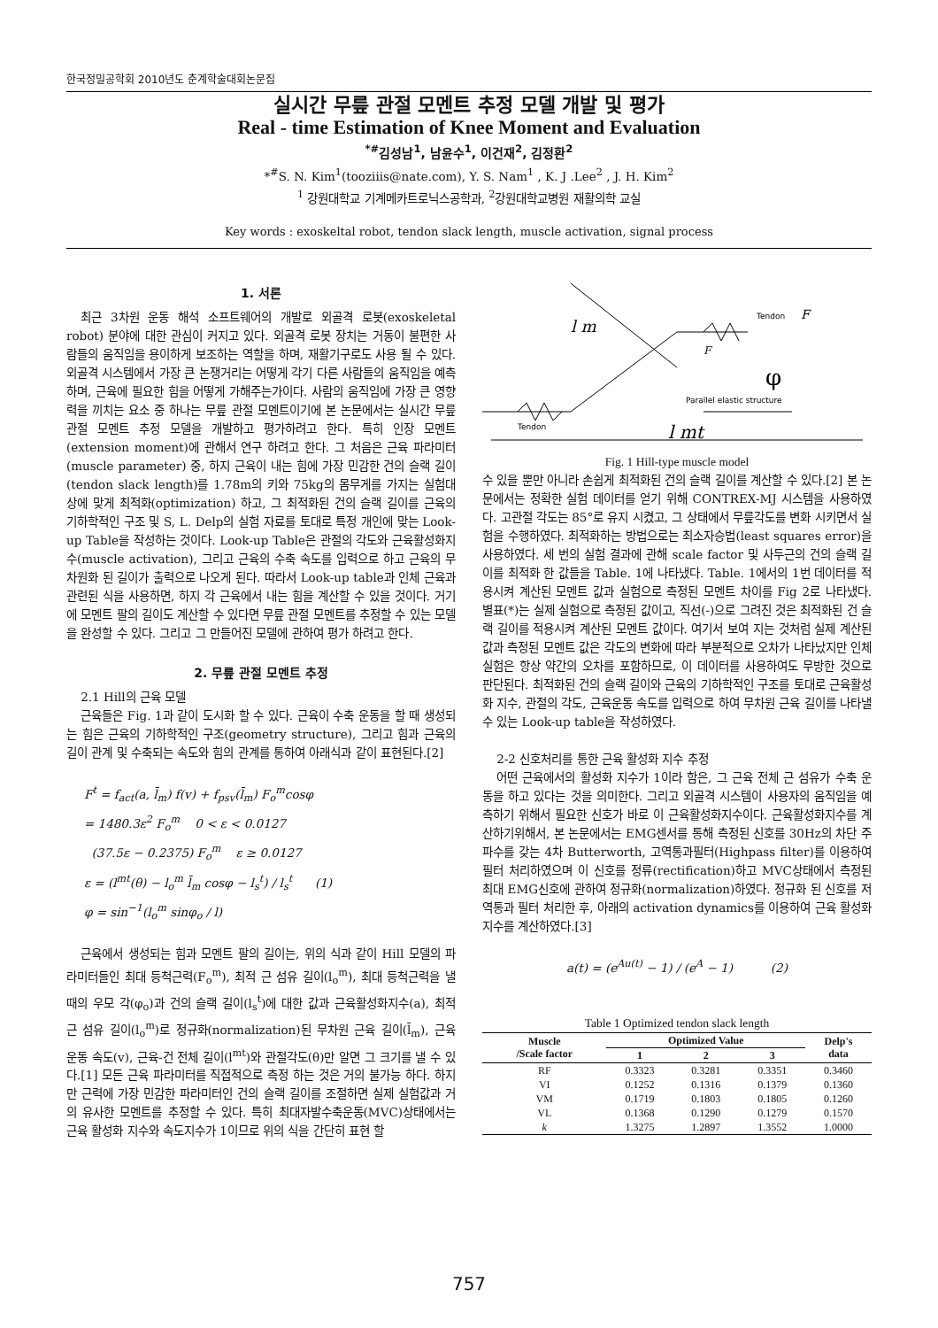한국정밀공학회 2010년도 춘계학술대회논문집
실시간 무릎 관절 모멘트 추정 모델 개발 및 평가
Real - time Estimation of Knee Moment and Evaluation
<sup>*#</sup> 김성남<sup>1</sup>, 남윤수<sup>1</sup>, 이건재<sup>2</sup>, 김정환<sup>2</sup>
*<sup>#</sup>S. N. Kim<sup>1</sup>(tooziiis@nate.com), Y. S. Nam<sup>1</sup> , K. J .Lee<sup>2</sup> , J. H. Kim<sup>2</sup>
<sup>1</sup> 강원대학교 기계메카트로닉스공학과, <sup>2</sup>강원대학교병원 재활의학 교실
Key words : exoskeltal robot, tendon slack length, muscle activation, signal process
1. 서론
최근 3차원 운동 해석 소프트웨어의 개발로 외골격 로봇(exoskeletal robot) 분야에 대한 관심이 커지고 있다. 외골격 로봇 장치는 거동이 불편한 사람들의 움직임을 용이하게 보조하는 역할을 하며, 재활기구로도 사용 될 수 있다. 외골격 시스템에서 가장 큰 논쟁거리는 어떻게 각기 다른 사람들의 움직임을 예측하며, 근육에 필요한 힘을 어떻게 가해주는가이다. 사람의 움직임에 가장 큰 영향력을 끼치는 요소 중 하나는 무릎 관절 모멘트이기에 본 논문에서는 실시간 무릎 관절 모멘트 추정 모델을 개발하고 평가하려고 한다. 특히 인장 모멘트(extension moment)에 관해서 연구 하려고 한다. 그 처음은 근육 파라미터(muscle parameter) 중, 하지 근육이 내는 힘에 가장 민감한 건의 슬랙 길이(tendon slack length)를 1.78m의 키와 75kg의 몸무게를 가지는 실험대상에 맞게 최적화(optimization) 하고, 그 최적화된 건의 슬랙 길이를 근육의 기하학적인 구조 및 S, L. Delp의 실험 자료를 토대로 특정 개인에 맞는 Look-up Table을 작성하는 것이다. Look-up Table은 관절의 각도와 근육활성화지수(muscle activation), 그리고 근육의 수축 속도를 입력으로 하고 근육의 무차원화 된 길이가 출력으로 나오게 된다. 따라서 Look-up table과 인체 근육과 관련된 식을 사용하면, 하지 각 근육에서 내는 힘을 계산할 수 있을 것이다. 거기에 모멘트 팔의 길이도 계산할 수 있다면 무릎 관절 모멘트를 추정할 수 있는 모델을 완성할 수 있다. 그리고 그 만들어진 모델에 관하여 평가 하려고 한다.
2. 무릎 관절 모멘트 추정
2.1 Hill의 근육 모델
근육들은 Fig. 1과 같이 도시화 할 수 있다. 근육이 수축 운동을 할 때 생성되는 힘은 근육의 기하학적인 구조(geometry structure), 그리고 힘과 근육의 길이 관계 및 수축되는 속도와 힘의 관계를 통하여 아래식과 같이 표현된다.[2]
F<sup>t</sup> = f<sub>act</sub>(a, l̄<sub>m</sub>) f(v) + f<sub>psv</sub>(l̄<sub>m</sub>) F<sub>o</sub><sup>m</sup>cosφ
= 1480.3ε<sup>2</sup> F<sub>o</sub><sup>m</sup> 0 < ε < 0.0127
(37.5ε − 0.2375) F<sub>o</sub><sup>m</sup> ε ≥ 0.0127
ε = (l<sup>mt</sup>(θ) − l<sub>o</sub><sup>m</sup> l̄<sub>m</sub> cosφ − l<sub>s</sub><sup>t</sup>) / l<sub>s</sub><sup>t</sup> (1)
φ = sin<sup>−1</sup>(l<sub>o</sub><sup>m</sup> sinφ<sub>o</sub> / l)
근육에서 생성되는 힘과 모멘트 팔의 길이는, 위의 식과 같이 Hill 모델의 파라미터들인 최대 등척근력(F<sub>o</sub><sup>m</sup>), 최적 근 섬유 길이(l<sub>o</sub><sup>m</sup>), 최대 등척근력을 낼 때의 우모 각(φ<sub>o</sub>)과 건의 슬랙 길이(l<sub>s</sub><sup>t</sup>)에 대한 값과 근육활성화지수(a), 최적 근 섬유 길이(l<sub>o</sub><sup>m</sup>)로 정규화(normalization)된 무차원 근육 길이(l̄<sub>m</sub>), 근육 운동 속도(v), 근육-건 전체 길이(l<sup>mt</sup>)와 관절각도(θ)만 알면 그 크기를 낼 수 있다.[1] 모든 근육 파라미터를 직접적으로 측정 하는 것은 거의 불가능 하다. 하지만 근력에 가장 민감한 파라미터인 건의 슬랙 길이를 조절하면 실제 실험값과 거의 유사한 모멘트를 추정할 수 있다. 특히 최대자발수축운동(MVC)상태에서는 근육 활성화 지수와 속도지수가 1이므로 위의 식을 간단히 표현 할
F
F
φ
Parallel elastic structure
Tendon
Tendon
l mt
l m
Fig. 1 Hill-type muscle model
수 있을 뿐만 아니라 손쉽게 최적화된 건의 슬랙 길이를 계산할 수 있다.[2] 본 논문에서는 정확한 실험 데이터를 얻기 위해 CONTREX-MJ 시스템을 사용하였다. 고관절 각도는 85°로 유지 시켰고, 그 상태에서 무릎각도를 변화 시키면서 실험을 수행하였다. 최적화하는 방법으로는 최소자승법(least squares error)을 사용하였다. 세 번의 실험 결과에 관해 scale factor 및 사두근의 건의 슬랙 길이를 최적화 한 값들을 Table. 1에 나타냈다. Table. 1에서의 1번 데이터를 적용시켜 계산된 모멘트 값과 실험으로 측정된 모멘트 차이를 Fig 2로 나타냈다. 별표(*)는 실제 실험으로 측정된 값이고, 직선(-)으로 그려진 것은 최적화된 건 슬랙 길이를 적용시켜 계산된 모멘트 값이다. 여기서 보여 지는 것처럼 실제 계산된 값과 측정된 모멘트 값은 각도의 변화에 따라 부분적으로 오차가 나타났지만 인체 실험은 항상 약간의 오차를 포함하므로, 이 데이터를 사용하여도 무방한 것으로 판단된다. 최적화된 건의 슬랙 길이와 근육의 기하학적인 구조를 토대로 근육활성화 지수, 관절의 각도, 근육운동 속도를 입력으로 하여 무차원 근육 길이를 나타낼 수 있는 Look-up table을 작성하였다.
2-2 신호처리를 통한 근육 활성화 지수 추정
어떤 근육에서의 활성화 지수가 1이라 함은, 그 근육 전체 근 섬유가 수축 운동을 하고 있다는 것을 의미한다. 그리고 외골격 시스템이 사용자의 움직임을 예측하기 위해서 필요한 신호가 바로 이 근육활성화지수이다. 근육활성화지수를 계산하기위해서, 본 논문에서는 EMG센서를 통해 측정된 신호를 30Hz의 차단 주파수를 갖는 4차 Butterworth, 고역통과필터(Highpass filter)를 이용하여 필터 처리하였으며 이 신호를 정류(rectification)하고 MVC상태에서 측정된 최대 EMG신호에 관하여 정규화(normalization)하였다. 정규화 된 신호를 저역통과 필터 처리한 후, 아래의 activation dynamics를 이용하여 근육 활성화 지수를 계산하였다.[3]
a(t) = (e<sup>Au(t)</sup> − 1) / (e<sup>A</sup> − 1) (2)
Table 1 Optimized tendon slack length
| Muscle /Scale factor | Optimized Value | | | Delp's data |
| --- | --- | --- | --- | --- |
| | 1 | 2 | 3 | |
| RF | 0.3323 | 0.3281 | 0.3351 | 0.3460 |
| VI | 0.1252 | 0.1316 | 0.1379 | 0.1360 |
| VM | 0.1719 | 0.1803 | 0.1805 | 0.1260 |
| VL | 0.1368 | 0.1290 | 0.1279 | 0.1570 |
| k | 1.3275 | 1.2897 | 1.3552 | 1.0000 |
757